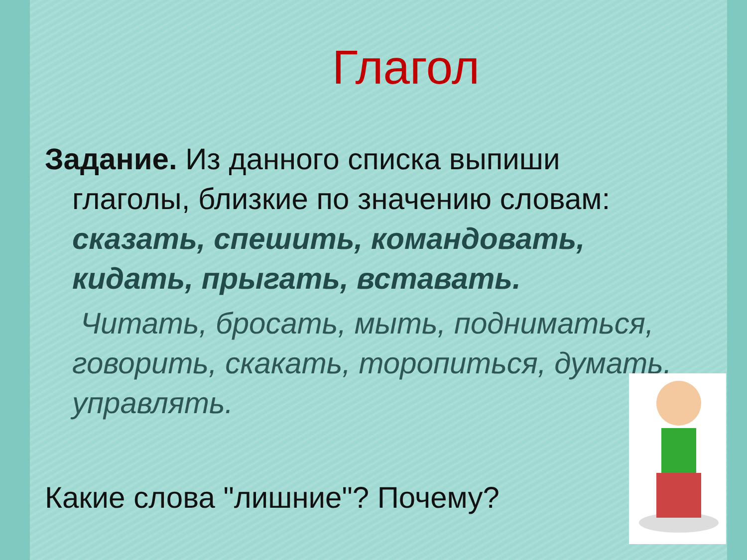Глагол
Задание. Из данного списка выпиши
глаголы, близкие по значению словам:
сказать, спешить, командовать, кидать, прыгать, вставать.
Читать, бросать, мыть, подниматься, говорить, скакать, торопиться, думать, управлять.
Какие слова "лишние"? Почему?